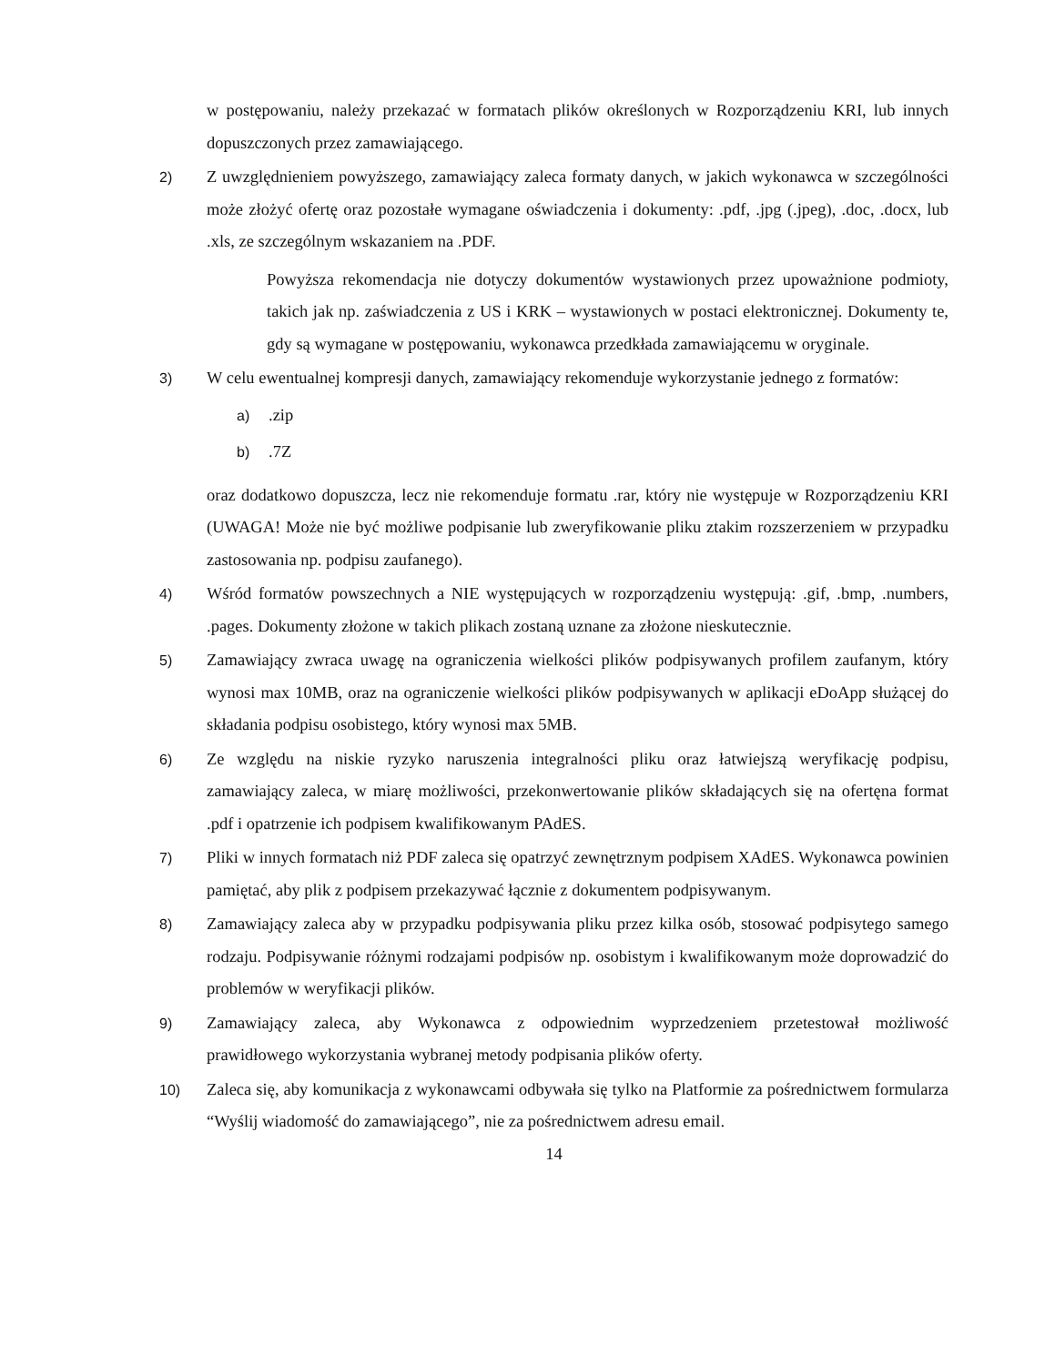w postępowaniu, należy przekazać w formatach plików określonych w Rozporządzeniu KRI, lub innych dopuszczonych przez zamawiającego.
2)
Z uwzględnieniem powyższego, zamawiający zaleca formaty danych, w jakich wykonawca w szczególności może złożyć ofertę oraz pozostałe wymagane oświadczenia i dokumenty: .pdf, .jpg (.jpeg), .doc, .docx, lub .xls, ze szczególnym wskazaniem na .PDF.
Powyższa rekomendacja nie dotyczy dokumentów wystawionych przez upoważnione podmioty, takich jak np. zaświadczenia z US i KRK – wystawionych w postaci elektronicznej. Dokumenty te, gdy są wymagane w postępowaniu, wykonawca przedkłada zamawiającemu w oryginale.
3)
W celu ewentualnej kompresji danych, zamawiający rekomenduje wykorzystanie jednego z formatów:
a)
.zip
b)
.7Z
oraz dodatkowo dopuszcza, lecz nie rekomenduje formatu .rar, który nie występuje w Rozporządzeniu KRI (UWAGA! Może nie być możliwe podpisanie lub zweryfikowanie pliku ztakim rozszerzeniem w przypadku zastosowania np. podpisu zaufanego).
4)
Wśród formatów powszechnych a NIE występujących w rozporządzeniu występują: .gif, .bmp, .numbers, .pages. Dokumenty złożone w takich plikach zostaną uznane za złożone nieskutecznie.
5)
Zamawiający zwraca uwagę na ograniczenia wielkości plików podpisywanych profilem zaufanym, który wynosi max 10MB, oraz na ograniczenie wielkości plików podpisywanych w aplikacji eDoApp służącej do składania podpisu osobistego, który wynosi max 5MB.
6)
Ze względu na niskie ryzyko naruszenia integralności pliku oraz łatwiejszą weryfikację podpisu, zamawiający zaleca, w miarę możliwości, przekonwertowanie plików składających się na ofertęna format .pdf i opatrzenie ich podpisem kwalifikowanym PAdES.
7)
Pliki w innych formatach niż PDF zaleca się opatrzyć zewnętrznym podpisem XAdES. Wykonawca powinien pamiętać, aby plik z podpisem przekazywać łącznie z dokumentem podpisywanym.
8)
Zamawiający zaleca aby w przypadku podpisywania pliku przez kilka osób, stosować podpisytego samego rodzaju. Podpisywanie różnymi rodzajami podpisów np. osobistym i kwalifikowanym może doprowadzić do problemów w weryfikacji plików.
9)
Zamawiający zaleca, aby Wykonawca z odpowiednim wyprzedzeniem przetestował możliwość prawidłowego wykorzystania wybranej metody podpisania plików oferty.
10)
Zaleca się, aby komunikacja z wykonawcami odbywała się tylko na Platformie za pośrednictwem formularza “Wyślij wiadomość do zamawiającego”, nie za pośrednictwem adresu email.
14